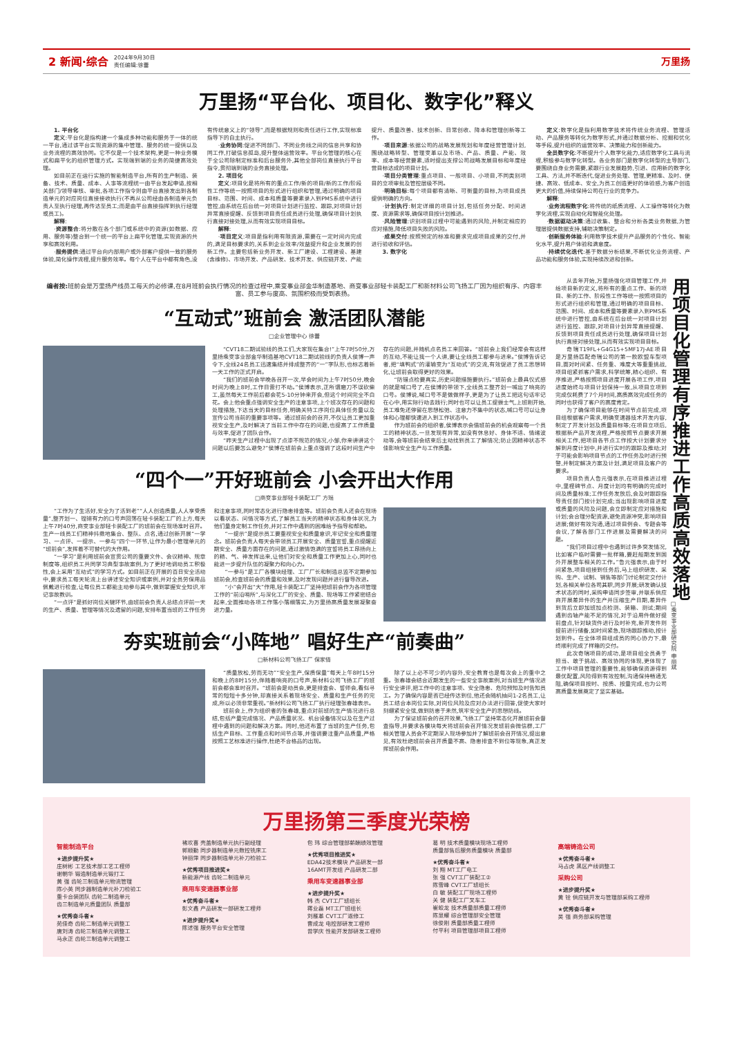2 新闻·综合 2024年9月30日
责任编辑:徐蕾 万里扬
万里扬“平台化、项目化、数字化”释义
1. 平台化
定义:平台化是指构建一个集成多种功能和服务于一体的统一平台,通过该平台实现资源的集中管理、服务的统一提供以及业务流程的高效协同。它不仅是一个技术架构,更是一种业务模式和扁平化的组织管理方式。实现端到端的业务的简捷高效处理。
如目前正在运行实施的智能制造平台,所有的生产制造、装备、技术、质量、成本、人事等流程统一由平台发起申请,按相关部门/领导审核、审批,各项工作指令则由平台直接发出到各制造单元的对应岗位直接接收执行(不再从公司经由各制造单元负责人至执行经理,再传达至员工;而是由平台直接指挥到执行经理或员工)。
解释:
·资源整合:将分散在各个部门或系统中的资源(如数据、应用、服务等)整合到一个统一的平台上扁平化管理,实现资源的共享和高效利用。
·服务提供:通过平台向内部用户或外部客户提供一致的服务体验,简化操作流程,提升服务效率。每个人在平台中都有角色,没有传统意义上的“领导”,而是根据规则和责任进行工作,实现标准指导下的自主执行。
·业务协同:促进不同部门、不同业务线之间的信息共享和协同工作,打破信息孤岛,提升整体运营效率。平台化管理的核心在于全公司除制定标准和后台服务外,其他全部岗位直接执行平台指令,贯彻端到端的业务直接处理。
2. 项目化
定义:项目化是将所有的重点工作/新的项目/新的工作/阶段性工作等统一按照项目的形式进行组织和管理,通过明确的项目目标、范围、时间、成本和质量等要素录入到PMS系统中进行管控,由系统在后台统一对项目计划进行监控、跟踪,对项目计划异常直接提醒、反馈到项目责任成员进行处理,确保项目计划执行直接对接处理,从而有效实现项目目标。
解释:
·项目定义:项目是指利用有限资源,需要在一定时间内完成的,满足目标要求的,关系到企业效率/效益提升和企业发展的创新工作。主要包括新业务开发、新工厂建设、工程建设、基建(含维修)、市场开发、产品研发、技术开发、供应链开发、产能提升、质量改善、技术创新、日常创收、降本和管理创新等工作。
·项目来源:依据公司的战略发展规划和年度经营管理计划,围绕战略转型、管理变革以及市场、产品、质量、产能、效率、成本等经营要素,适时提出支撑公司战略发展目标和年度经营目标达成的项目计划。
·项目分类管理:重点项目、一般项目、小项目,不同类别项目的立项审批及管控层级不同。
·明确目标:每个项目都有清晰、可衡量的目标,为项目成员提供明确的方向。
·计划执行:制定详细的项目计划,包括任务分配、时间进度、资源需求等,确保项目按计划推进。
·风险管理:识别项目过程中可能遇到的风险,并制定相应的应对措施,降低项目失败的风险。
·成果交付:按照预定的标准和要求完成项目成果的交付,并进行验收和评估。
3. 数字化
定义:数字化是指利用数字技术将传统业务流程、管理活动、产品服务等转化为数字形式,并通过数据分析、挖掘和优化等手段,提升组织的运营效率、决策能力和创新能力。
全员数字化:不断提升个人数字化能力,适应数字化工具与流程,积极参与数字化转型。各业务部门是数字化转型的主导部门,要围绕自身业务需要,紧跟行业发展趋势,引进、应用新的数字化工具、方法,并不断迭代,促进业务处理、管理,更精准、及时、便捷、高效、低成本、安全,为员工创造更好的体验感,为客户创造更大的价值,持续保持公司在行业的竞争力。
解释:
·业务流程数字化:将传统的纸质流程、人工操作等转化为数字化流程,实现自动化和智能化处理。
·数据驱动决策:通过收集、整合和分析各类业务数据,为管理层提供数据支持,辅助决策制定。
·创新服务体验:利用数字技术提升产品服务的个性化、智能化水平,提升用户体验和满意度。
·持续优化迭代:基于数据分析结果,不断优化业务流程、产品功能和服务体验,实现持续改进和创新。
编者按: 班前会是万里扬产线员工每天的必修课,在8月班前会执行情况的检查过程中,乘变事业部金华制造基地、商变事业部轻卡装配工厂和新材料公司飞扬工厂因为组织有序、内容丰富、员工参与度高、氛围积极而受到表扬。
“互动式”班前会 激活团队潜能
□企业管理中心 徐蕾
“CVT18二期试验线的员工们,大家现在集合!”上午7时50分,万里扬乘变事业部金华制造基地CVT18二期试验线的负责人侯博一声令下,全线24名员工迅速集结并排成整齐的“一”字队形,也标志着新一天工作的正式开启。
“我们的班前会早晚各召开一次,早会时间为上午7时50分,晚会时间为晚上8时,工作日雷打不动。”侯博表示,正所谓磨刀不误砍柴工,虽然每天工作前后都会花5-10分钟来开会,但这个时间完全不白花。会上他会重点强调安全生产的注意事项,上个班次存在的问题和处理措施,下达当天的目标任务,明确关特工序岗位具体任务量以及宣传公司当前的重要事项等。通过班前会的召开,不仅让员工更加重视安全生产,及时解决了当前工作中存在的问题,也提高了工作质量与效率,促进了团队合作。
“昨天生产过程中出现了点漆不规范的情况,小邹,你来讲讲这个问题以后要怎么避免?”侯博在班前会上重点强调了这段时间生产中存在的问题,并随机点名员工来回答。“班前会上我们经常会有这样的互动,不能让我一个人讲,要让全线员工都参与进来。”侯博告诉记者,把“填鸭式”的灌输变为“互动式”的交流,有效促进了员工思想转化,让班前会取得更好的效果。
“防错点检要真实,历史问题措施要执行。”班前会上最具仪式感的就是喊口号了,在侯博的带领下,全线员工整齐划一喊出了响亮的口号。侯博说,喊口号不是做做样子,更是为了让员工把这句话牢记在心中,用实际行动去践行;同时也可以让员工提振士气,上班刚开始,员工难免还停留在思想松弛、注意力不集中的状态,喊口号可以让身体和心理都快速进入到工作状态中。
作为班前会的组织者,侯博表示会借班前会的机会观察每一个员工的精神状态,一旦发现有异常,如没有休息好、身体不适、情绪波动等,会等班前会结束后主动找到员工了解情况;防止因精神状态不佳影响安全生产与工作质量。
“四个一”开好班前会 小会开出大作用
□商变事业部轻卡装配工厂 方瑶
“工作为了生活好,安全为了活到老”“人人创造质量,人人享受质量”,整齐划一、铿锵有力的口号声回荡在轻卡装配工厂的上方,每天上午7时40分,商变事业部轻卡装配工厂的班前会在现场准时召开。生产一线员工们精神抖擞地集合、整队、点名,通过创新开展“一学习、一点评、一提示、一参与”四个一环节,让作为最小管理单元的“班前会”,发挥着不可替代的大作用。
“一学习”是利用班前会宣贯公司的重要文件、会议精神、规章制度等,组织员工共同学习典型事故案例,为了更好地调动员工积极性,会上采用“互动式”的学习方式。如目前正在开展的百日安全活动中,要求员工每天轮流上台讲述安全知识或案例,并对全员劳保用品佩戴进行检查,让每位员工都能主动参与其中,做到掌握安全知识,牢记事故教训。
“一点评”是抓好岗位关键环节,由班前会负责人总结点评前一天的生产、质量、管理等情况及遗留的问题,安排布置当班的工作任务和注意事项,同时常态化进行隐患排查等。班前会负责人还会在现场以看状态、问情况等方式,了解员工当天的精神状态和身体状况,为他们量身定制工作任务,并对工作中遇到的困难给予指导和帮助。
“一提示”是提示员工要重视安全和质量意识,牢记安全和质量理念。班前会负责人每天会带领员工开展安全、质量宣誓,重点提醒近期安全、质量方面存在的问题,通过激情饱满的宣誓将员工昂扬向上的精、气、神发挥出来,让他们对安全和质量工作更加上心,同时也能进一步提升队伍的凝聚力和向心力。
“一参与”是工厂各模块经理、工厂厂长和制造总监不定期参加班前会,检查班前会的质量和效果,及时发现问题并进行督导改进。
“小”会开出“大”作用,轻卡装配工厂坚持把班前会作为各项管理工作的“前沿哨所”,与深化工厂的安全、质量、现场等工作紧密结合起来,全面推动各项工作落小落细落实,为万里扬高质量发展凝聚奋进力量。
夯实班前会“小阵地” 唱好生产“前奏曲”
□新材料公司飞扬工厂 保家倩
“质量放松,劳而无功”“安全生产,保质保量”每天上午8时15分和晚上的8时15分,伴随着响亮的口号声,新材料公司飞扬工厂的班前会都会准时召开。“班前会是动员会,更是排查会、誓师会,看似寻常的短短十多分钟,却直接关系着现场安全、质量和生产任务的完成,所以必须非常重视。”新材料公司飞扬工厂执行经理张春雄表示。
班前会上,作为组织者的张春雄,重点对前班的生产情况进行总结,包括产量完成情况、产品质量状况、机台设备情况以及在生产过程中遇到的问题和解决方案。同时,他还布置了当班的生产任务,包括生产目标、工作重点和时间节点等,并强调要注重产品质量,严格按照工艺标准进行操作,杜绝不合格品的出现。
除了以上必不可少的内容外,安全教育也是每次会上的重中之重。张春雄会结合近期发生的一些安全事故案例,对当班生产情况进行安全讲评,把工作中的注意事项、安全隐患、危险预知及时告知员工。为了确保内容是否已经传达到位,他还会随机抽问1-2名员工,让员工结合本岗位实际,对岗位风险及应对办法进行回答,促使大家时刻绷紧安全弦,做到防患于未然,筑牢安全生产的思想防线。
为了保证班前会的召开效果,飞扬工厂坚持常态化开展班前会督查指导,并要求各模块每天将班前会召开情况发班前会微信群,工厂相关管理人员会不定期深入现场参加并了解班前会召开情况,提出意见,有效杜绝班前会召开质量不高、隐患排查不到位等现象,真正发挥班前会作用。
从去年开始,万里扬强化项目管理工作,并给项目新的定义,将所有的重点工作、新的项目、新的工作、阶段性工作等统一按照项目的形式进行组织和管理,通过明确的项目目标、范围、时间、成本和质量等要素录入到PMS系统中进行管控,由系统在后台统一对项目计划进行监控、跟踪,对项目计划异常直接提醒、反馈到项目责任成员进行处理,确保项目计划执行直接对接处理,从而有效实现项目目标。
奇瑞T19FL+G4G15+5MF17J-AE项目是万里扬匹配奇瑞公司的第一款欧盟车型项目,面对时间紧、任务重、难度大等重重挑战,项目组紧抓客户需求,科学统筹,精心组织、有序推进,严格按照项目进度开展各项工作,项目进度始终与项目计划保持一致,从项目立项到完成仅耗费了7个月时间,高质高效完成任务的同时也获得了客户的高度肯定。
为了确保项目能够在时间节点前完成,项目组根据客户需求,明确变速器技术开发内容,制定了开发计划及质量目标等;在项目立项后,根据新产品开发流程,严格按照节点要求开展相关工作,把项目各节点工作按大计划要求分解到月度计划中,并进行实时的跟踪及推动;对于可能会影响项目节点的工作任务及时进行预警,并制定解决方案及计划,满足项目及客户的要求。
项目负责人鲁元强表示,在项目推进过程中,里程碑节点、月度计划均有明确的完成时间及质量标准;工作任务发放后,会及时跟踪指导责任部门按计划完成;当出现影响项目进度或质量的风险及问题,会立即制定应对措施和计划;会合理分配资源,避免资源冲突,影响项目进展;做好有效沟通,通过项目例会、专题会等会议,了解各部门工作进展及需要解决的问题。
“我们项目过程中也遇到过许多突发情况,比如客户临时需要一批样箱,要赶船期发到国外开展整车相关的工作。”鲁元强表示,由于时间紧急,项目组接到任务后,马上组织研发、采购、生产、试制、销售等部门讨论制定交付计划,各相关单位各司其职,同步开展;研发确认技术状态的同时,采购申请同步签审,并联系供应商开展差异件的生产并压缩生产日期,差异件到货后立即加班加点检测、装箱、测试;期间遇到齿轴产能不足的情况,对于沿用件做好提前盘点,针对缺货件进行及时补充,新开发件则提前进行储备,如时间紧急,现场跟踪推动,按计划到件。在全体项目组成员的同心协力下,最终顺利完成了样箱的交付。
此次奇瑞项目的成功,是项目组全员勇于担当、敢于挑战、高效协同的体现,更体现了工作中项目管理的重要性,能够确保资源得到最优配置,风险得到有效控制,沟通保持畅通无阻,确保项目按时、按质、按量完成,也为公司高质量发展奠定了坚实基础。
用项目化管理有序推进工作高质高效落地
□乘变事业部研究院 申丽斌
万里扬第三季度光荣榜
智能制造平台
★进步提升奖★
庄树彬 工艺技术部工艺工程师
谢朝华 锻造制造单元锻打工
黄 强 齿轮三制造单元物流管理
陈小英 同步器制造单元补刀检验工
重卡合装团队 齿轮二制造单元
齿三制造单元质量团队 质量部
★优秀奋斗者★
苑佳奇 齿轮二制造单元调整工
唐刘涛 齿轮三制造单元调整工
马永正 齿轮三制造单元调整工
褚欢喜 壳盖制造单元执行副经理
郭顺勤 同步器制造单元数控铣床工
钟丽萍 同步器制造单元补刀检验工
★优秀项目推进奖★
新能源产线 齿轮二制造单元
商用车变速器事业部
★优秀奋斗者★
彭文鑫 产品研发一部研发工程师
★进步提升奖★
陈述强 服务平台安全管理
包 玮 综合管理部薪酬绩效管理
★优秀项目推进奖★
EDA42技术模块 产品研发一部
16AMT开发组 产品研发二部
乘用车变速器事业部
★进步提升奖★
韩 杰 CVT工厂班组长
蒋业磊 MT工厂班组长
刘雁革 CVT工厂返修工
曹成龙 电控部研发工程师
曾学庆 性能开发部研发工程师
葛 明 技术质量模块现场工程师
质量部售后服务质量模块 质量部
★优秀奋斗者★
刘 翔 MT工厂电工
张 强 CVT工厂装配工②
陈雪峰 CVT工厂班组长
白 敏 装配工厂现场工程师
关 健 装配工厂叉车工
崔蛟龙 技术质量部质量工程师
陈显耀 综合管理部安全管理
徐俊刚 质量部质量工程师
付平利 项目管理部项目工程师
高端铸造公司
★优秀奋斗者★
马占虎 黑区产线调整工
采购公司
★进步提升奖★
黄 铨 供应链开发与管理部采购工程师
★优秀奋斗者★
吴 强 商务部采购管理